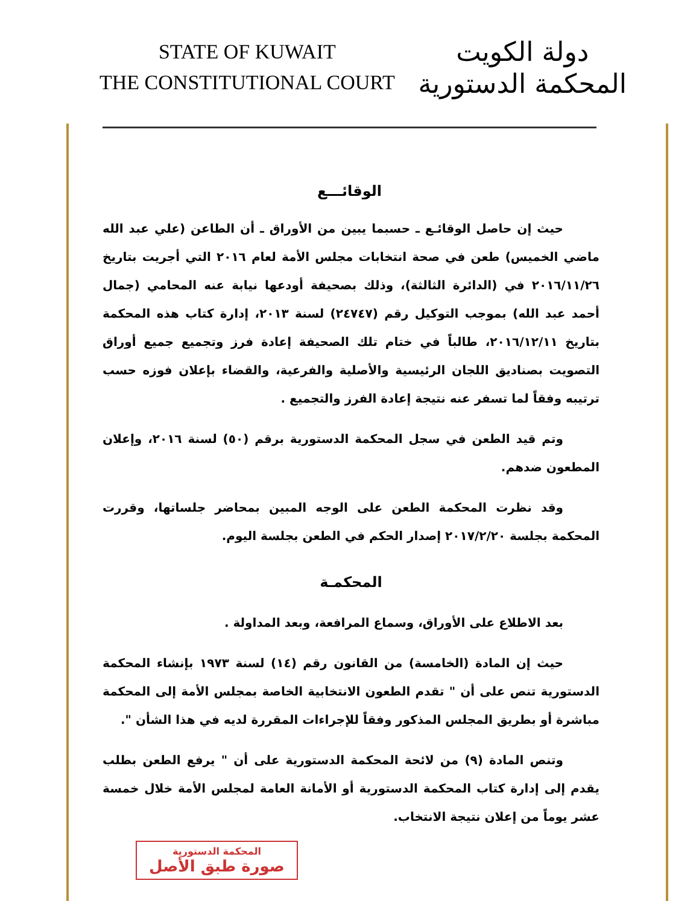STATE OF KUWAIT
THE CONSTITUTIONAL COURT
دولة الكويت
المحكمة الدستورية
الوقائـــع
حيث إن حاصل الوقائـع ـ حسبما يبين من الأوراق ـ أن الطاعن (علي عبد الله ماضي الخميس) طعن في صحة انتخابات مجلس الأمة لعام ٢٠١٦ التي أجريت بتاريخ ٢٠١٦/١١/٢٦ في (الدائرة الثالثة)، وذلك بصحيفة أودعها نيابة عنه المحامي (جمال أحمد عبد الله) بموجب التوكيل رقم (٢٤٧٤٧) لسنة ٢٠١٣، إدارة كتاب هذه المحكمة بتاريخ ٢٠١٦/١٢/١١، طالباً في ختام تلك الصحيفة إعادة فرز وتجميع جميع أوراق التصويت بصناديق اللجان الرئيسية والأصلية والفرعية، والقضاء بإعلان فوزه حسب ترتيبه وفقاً لما تسفر عنه نتيجة إعادة الفرز والتجميع .
وتم قيد الطعن في سجل المحكمة الدستورية برقم (٥٠) لسنة ٢٠١٦، وإعلان المطعون ضدهم.
وقد نظرت المحكمة الطعن على الوجه المبين بمحاضر جلساتها، وقررت المحكمة بجلسة ٢٠١٧/٢/٢٠ إصدار الحكم في الطعن بجلسة اليوم.
المحكمـة
بعد الاطلاع على الأوراق، وسماع المرافعة، وبعد المداولة .
حيث إن المادة (الخامسة) من القانون رقم (١٤) لسنة ١٩٧٣ بإنشاء المحكمة الدستورية تنص على أن " تقدم الطعون الانتخابية الخاصة بمجلس الأمة إلى المحكمة مباشرة أو بطريق المجلس المذكور وفقاً للإجراءات المقررة لديه في هذا الشأن ".
وتنص المادة (٩) من لائحة المحكمة الدستورية على أن " يرفع الطعن بطلب يقدم إلى إدارة كتاب المحكمة الدستورية أو الأمانة العامة لمجلس الأمة خلال خمسة عشر يوماً من إعلان نتيجة الانتخاب.
المحكمة الدستورية
صورة طبق الأصل